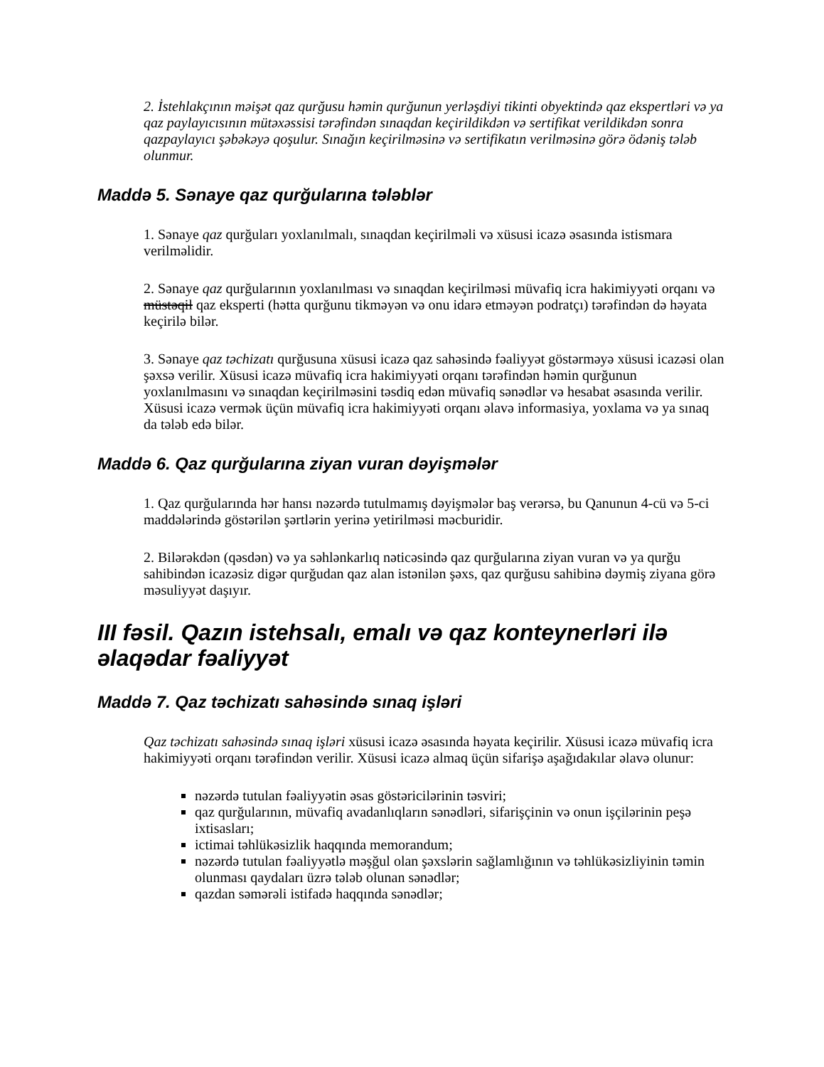2. İstehlakçının məişət qaz qurğusu həmin qurğunun yerləşdiyi tikinti obyektində qaz ekspertləri və ya qaz paylayıcısının mütəxəssisi tərəfindən sınaqdan keçirildikdən və sertifikat verildikdən sonra qazpaylayıcı şəbəkəyə qoşulur. Sınağın keçirilməsinə və sertifikatın verilməsinə görə ödəniş tələb olunmur.
Maddə 5. Sənaye qaz qurğularına tələblər
1. Sənaye qaz qurğuları yoxlanılmalı, sınaqdan keçirilməli və xüsusi icazə əsasında istismara verilməlidir.
2. Sənaye qaz qurğularının yoxlanılması və sınaqdan keçirilməsi müvafiq icra hakimiyyəti orqanı və müstəqil qaz eksperti (hətta qurğunu tikməyən və onu idarə etməyən podratçı) tərəfindən də həyata keçirilə bilər.
3. Sənaye qaz təchizatı qurğusuna xüsusi icazə qaz sahəsində fəaliyyət göstərməyə xüsusi icazəsi olan şəxsə verilir. Xüsusi icazə müvafiq icra hakimiyyəti orqanı tərəfindən həmin qurğunun yoxlanılmasını və sınaqdan keçirilməsini təsdiq edən müvafiq sənədlər və hesabat əsasında verilir. Xüsusi icazə vermək üçün müvafiq icra hakimiyyəti orqanı əlavə informasiya, yoxlama və ya sınaq da tələb edə bilər.
Maddə 6. Qaz qurğularına ziyan vuran dəyişmələr
1. Qaz qurğularında hər hansı nəzərdə tutulmamış dəyişmələr baş verərsə, bu Qanunun 4-cü və 5-ci maddələrində göstərilən şərtlərin yerinə yetirilməsi məcburidir.
2. Bilərəkdən (qəsdən) və ya səhlənkarlıq nəticəsində qaz qurğularına ziyan vuran və ya qurğu sahibindən icazəsiz digər qurğudan qaz alan istənilən şəxs, qaz qurğusu sahibinə dəymiş ziyana görə məsuliyyət daşıyır.
III fəsil. Qazın istehsalı, emalı və qaz konteynerləri ilə əlaqədar fəaliyyət
Maddə 7. Qaz təchizatı sahəsində sınaq işləri
Qaz təchizatı sahəsində sınaq işləri xüsusi icazə əsasında həyata keçirilir. Xüsusi icazə müvafiq icra hakimiyyəti orqanı tərəfindən verilir. Xüsusi icazə almaq üçün sifarişə aşağıdakılar əlavə olunur:
nəzərdə tutulan fəaliyyətin əsas göstəricilərinin təsviri;
qaz qurğularının, müvafiq avadanlıqların sənədləri, sifarişçinin və onun işçilərinin peşə ixtisasları;
ictimai təhlükəsizlik haqqında memorandum;
nəzərdə tutulan fəaliyyətlə məşğul olan şəxslərin sağlamlığının və təhlükəsizliyinin təmin olunması qaydaları üzrə tələb olunan sənədlər;
qazdan səmərəli istifadə haqqında sənədlər;